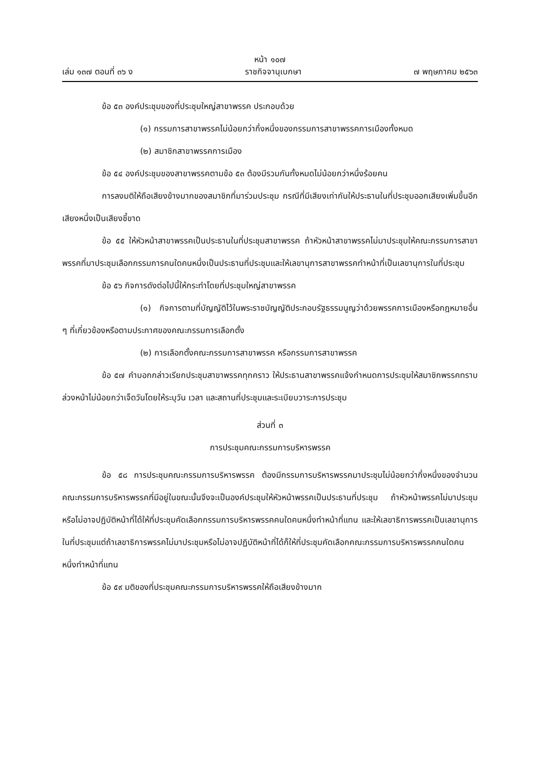หน้า ๑๐๗
เล่ม ๑๓๗ ตอนที่ ๓๖ ง ราชกิจจานุเบกษา ๗ พฤษภาคม ๒๕๖๓
ข้อ ๕๓ องค์ประชุมของที่ประชุมใหญ่สาขาพรรค ประกอบด้วย
(๑) กรรมการสาขาพรรคไม่น้อยกว่ากึ่งหนึ่งของกรรมการสาขาพรรคการเมืองทั้งหมด
(๒) สมาชิกสาขาพรรคการเมือง
ข้อ ๕๔ องค์ประชุมของสาขาพรรคตามข้อ ๕๓ ต้องมีรวมกันทั้งหมดไม่น้อยกว่าหนึ่งร้อยคน
การลงมติให้ถือเสียงข้างมากของสมาชิกที่มาร่วมประชุม กรณีที่มีเสียงเท่ากันให้ประธานในที่ประชุมออกเสียงเพิ่มขึ้นอีกเสียงหนึ่งเป็นเสียงชี้ขาด
ข้อ ๕๕ ให้หัวหน้าสาขาพรรคเป็นประธานในที่ประชุมสาขาพรรค ถ้าหัวหน้าสาขาพรรคไม่มาประชุมให้คณะกรรมการสาขาพรรคที่มาประชุมเลือกกรรมการคนใดคนหนึ่งเป็นประธานที่ประชุมและให้เลขานุการสาขาพรรคทำหน้าที่เป็นเลขานุการในที่ประชุม
ข้อ ๕๖ กิจการดังต่อไปนี้ให้กระทำโดยที่ประชุมใหญ่สาขาพรรค
(๑) กิจการตามที่บัญญัติไว้ในพระราชบัญญัติประกอบรัฐธรรมนูญว่าด้วยพรรคการเมืองหรือกฎหมายอื่น ๆ ที่เกี่ยวข้องหรือตามประกาศของคณะกรรมการเลือกตั้ง
(๒) การเลือกตั้งคณะกรรมการสาขาพรรค หรือกรรมการสาขาพรรค
ข้อ ๕๗ คำบอกกล่าวเรียกประชุมสาขาพรรคทุกคราว ให้ประธานสาขาพรรคแจ้งกำหนดการประชุมให้สมาชิกพรรคทราบล่วงหน้าไม่น้อยกว่าเจ็ดวันโดยให้ระบุวัน เวลา และสถานที่ประชุมและระเบียบวาระการประชุม
ส่วนที่ ๓
การประชุมคณะกรรมการบริหารพรรค
ข้อ ๕๘ การประชุมคณะกรรมการบริหารพรรค ต้องมีกรรมการบริหารพรรคมาประชุมไม่น้อยกว่ากึ่งหนึ่งของจำนวนคณะกรรมการบริหารพรรคที่มีอยู่ในขณะนั้นจึงจะเป็นองค์ประชุมให้หัวหน้าพรรคเป็นประธานที่ประชุม ถ้าหัวหน้าพรรคไม่มาประชุมหรือไม่อาจปฏิบัติหน้าที่ได้ให้ที่ประชุมคัดเลือกกรรมการบริหารพรรคคนใดคนหนึ่งทำหน้าที่แทน และให้เลขาธิการพรรคเป็นเลขานุการในที่ประชุมแต่ถ้าเลขาธิการพรรคไม่มาประชุมหรือไม่อาจปฏิบัติหน้าที่ได้ก็ให้ที่ประชุมคัดเลือกคณะกรรมการบริหารพรรคคนใดคนหนึ่งทำหน้าที่แทน
ข้อ ๕๙ มติของที่ประชุมคณะกรรมการบริหารพรรคให้ถือเสียงข้างมาก